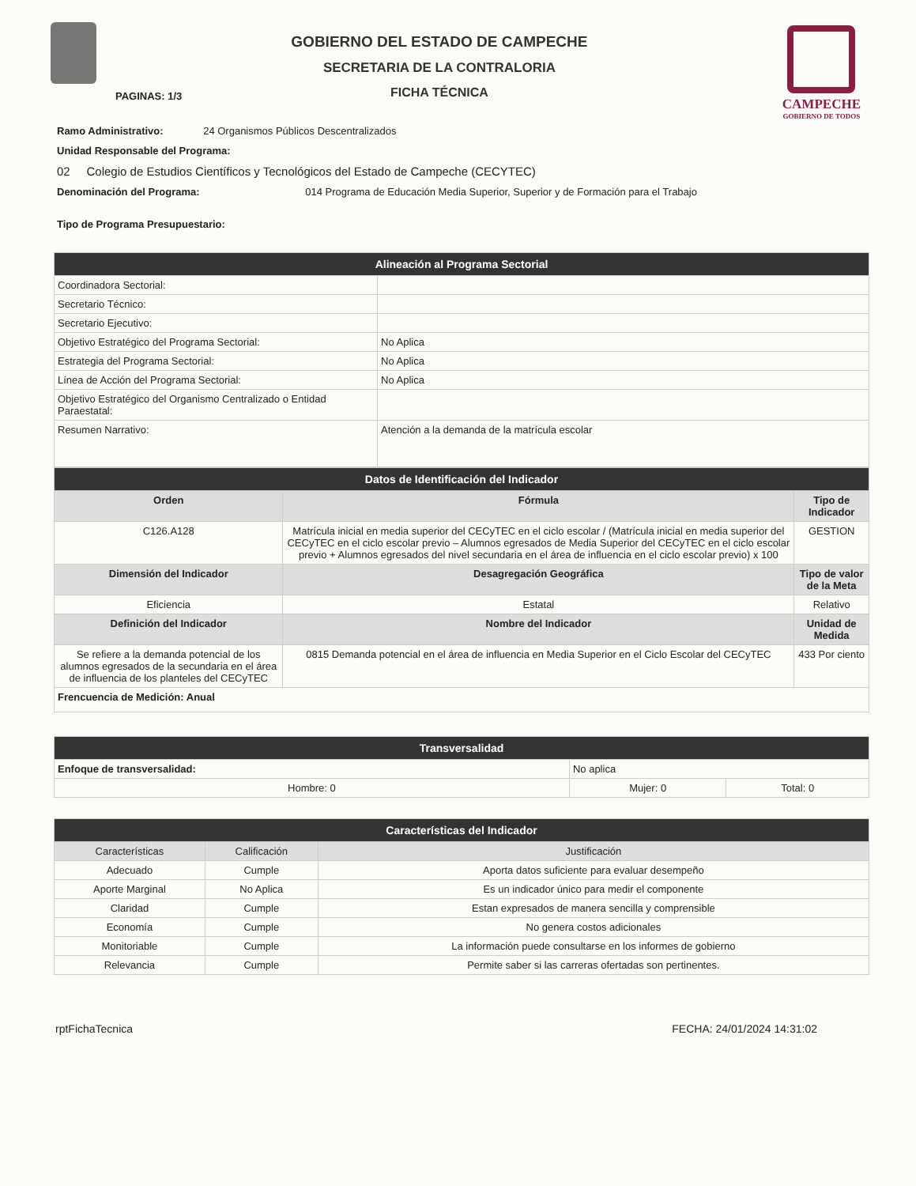GOBIERNO DEL ESTADO DE CAMPECHE
SECRETARIA DE LA CONTRALORIA
FICHA TÉCNICA
CAMPECHE
GOBIERNO DE TODOS
PAGINAS: 1/3
Ramo Administrativo: 24 Organismos Públicos Descentralizados
Unidad Responsable del Programa:
02 Colegio de Estudios Científicos y Tecnológicos del Estado de Campeche (CECYTEC)
Denominación del Programa: 014 Programa de Educación Media Superior, Superior y de Formación para el Trabajo
Tipo de Programa Presupuestario:
| Alineación al Programa Sectorial | |
| --- | --- |
| Coordinadora Sectorial: | |
| Secretario Técnico: | |
| Secretario Ejecutivo: | |
| Objetivo Estratégico del Programa Sectorial: | No Aplica |
| Estrategia del Programa Sectorial: | No Aplica |
| Línea de Acción del Programa Sectorial: | No Aplica |
| Objetivo Estratégico del Organismo Centralizado o Entidad Paraestatal: | |
| Resumen Narrativo: | Atención a la demanda de la matrícula escolar |
| Datos de Identificación del Indicador | | |
| --- | --- | --- |
| Orden | Fórmula | Tipo de Indicador |
| C126.A128 | Matrícula inicial en media superior del CECyTEC en el ciclo escolar / (Matrícula inicial en media superior del CECyTEC en el ciclo escolar previo – Alumnos egresados de Media Superior del CECyTEC en el ciclo escolar previo + Alumnos egresados del nivel secundaria en el área de influencia en el ciclo escolar previo) x 100 | GESTION |
| Dimensión del Indicador | Desagregación Geográfica | Tipo de valor de la Meta |
| Eficiencia | Estatal | Relativo |
| Definición del Indicador | Nombre del Indicador | Unidad de Medida |
| Se refiere a la demanda potencial de los alumnos egresados de la secundaria en el área de influencia de los planteles del CECyTEC | 0815 Demanda potencial en el área de influencia en Media Superior en el Ciclo Escolar del CECyTEC | 433 Por ciento |
| Frencuencia de Medición: Anual | | |
| Transversalidad | | |
| --- | --- | --- |
| Enfoque de transversalidad: | No aplica | |
| Hombre: 0 | Mujer: 0 | Total: 0 |
| Características del Indicador | | |
| --- | --- | --- |
| Características | Calificación | Justificación |
| Adecuado | Cumple | Aporta datos suficiente para evaluar desempeño |
| Aporte Marginal | No Aplica | Es un indicador único para medir el componente |
| Claridad | Cumple | Estan expresados de manera sencilla y comprensible |
| Economía | Cumple | No genera costos adicionales |
| Monitoriable | Cumple | La información puede consultarse en los informes de gobierno |
| Relevancia | Cumple | Permite saber si las carreras ofertadas son pertinentes. |
rptFichaTecnica FECHA: 24/01/2024 14:31:02